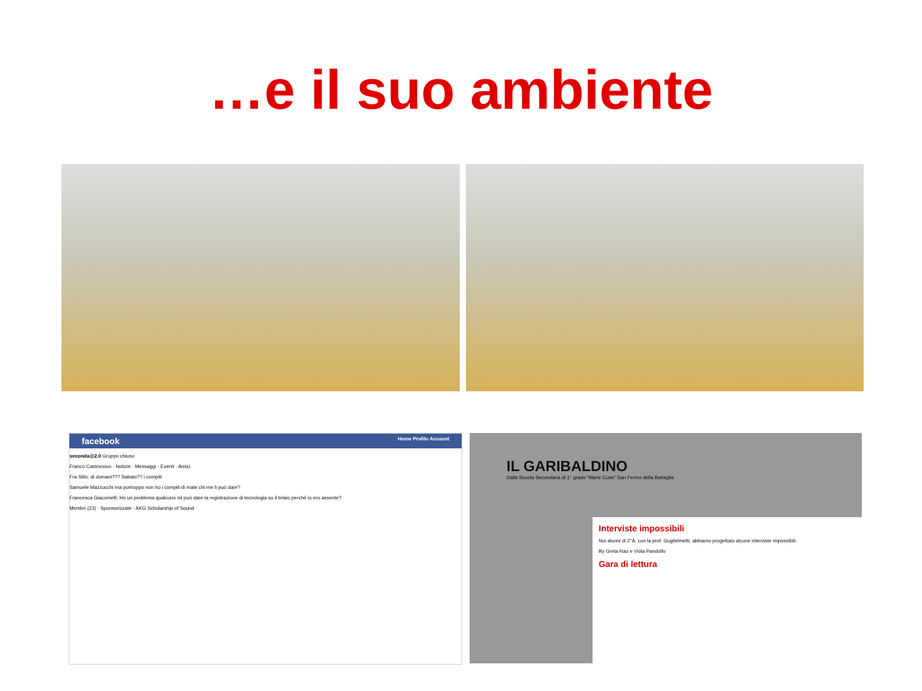…e il suo ambiente
facebook Home Profilo Account
seconda@2.0 Gruppo chiuso
Franco Castronovo · Notizie · Messaggi · Eventi · Amici
Fra Stilo: di domani??? Sabato?? i compiti
Samuele Mazzucchi ma purtroppo non ho i compiti di mate chi me li può dare?
Francesca Giacomelli: Ho un problema qualcuno mi può dare la registrazione di tecnologia su il telaio perchè io ero assente?
Membri (23) · Sponsorizzate · AKG Scholarship of Sound
IL GARIBALDINO
Dalla Scuola Secondaria di 1° grado "Marie Curie" San Fermo della Battaglia
Interviste impossibili
Noi alunni di 2°A, con la prof. Guglielmetti, abbiamo progettato alcune interviste impossibili.
By Greta Rao e Viola Pandolfo
Gara di lettura